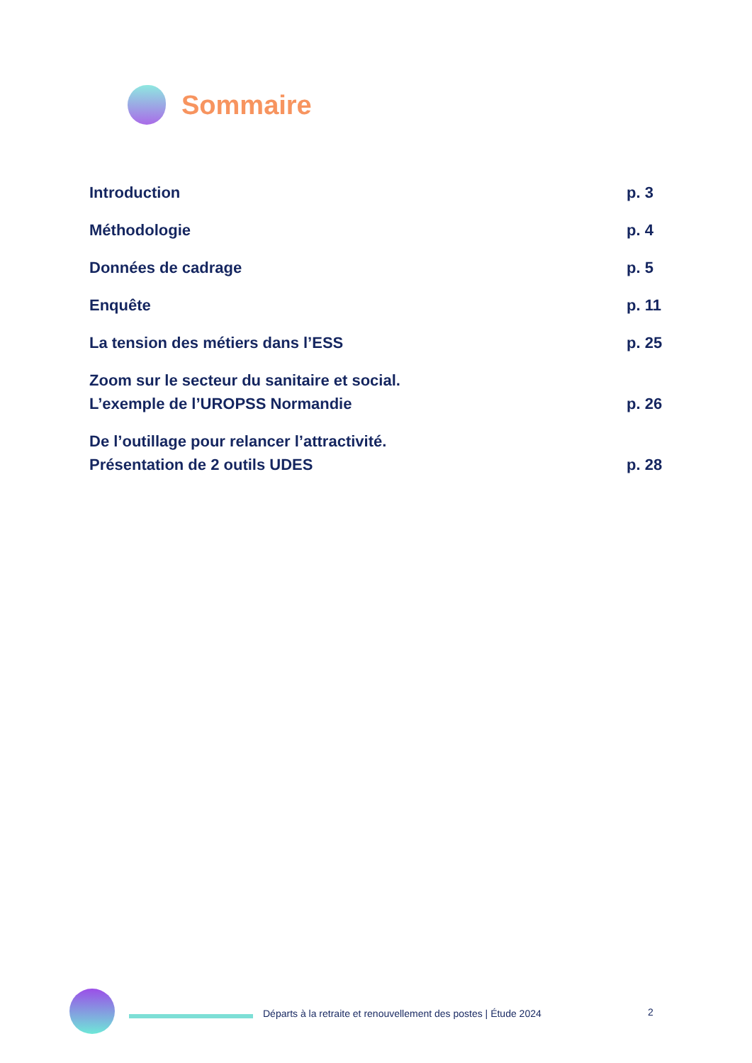Sommaire
Introduction p. 3
Méthodologie p. 4
Données de cadrage p. 5
Enquête p. 11
La tension des métiers dans l’ESS p. 25
Zoom sur le secteur du sanitaire et social.
L’exemple de l’UROPSS Normandie p. 26
De l’outillage pour relancer l’attractivité.
Présentation de 2 outils UDES p. 28
Départs à la retraite et renouvellement des postes | Étude 2024
2